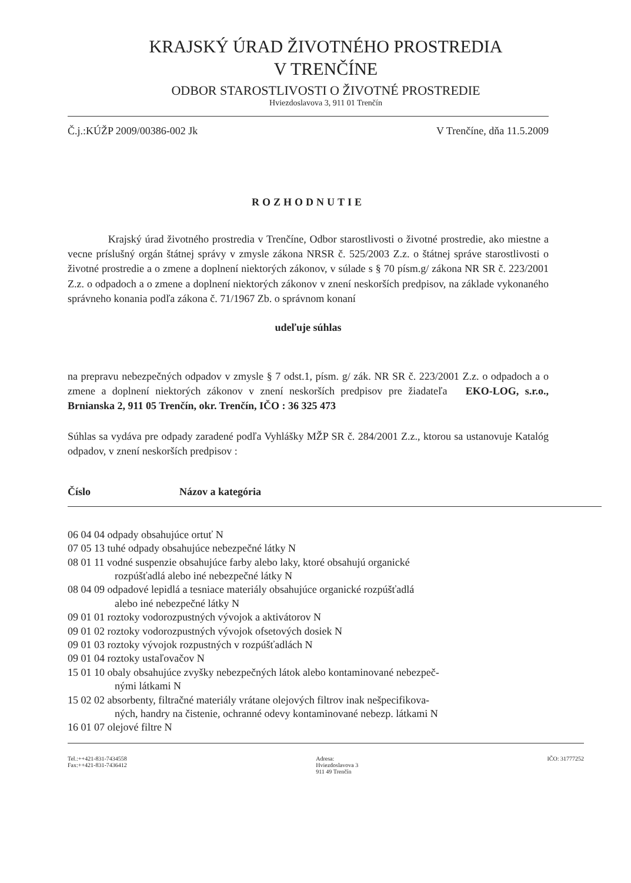KRAJSKÝ ÚRAD ŽIVOTNÉHO PROSTREDIA
V TRENČÍNE
ODBOR STAROSTLIVOSTI O ŽIVOTNÉ PROSTREDIE
Hviezdoslavova 3, 911 01 Trenčín
Č.j.:KÚŽP 2009/00386-002 Jk V Trenčíne, dňa 11.5.2009
ROZHODNUTIE
Krajský úrad životného prostredia v Trenčíne, Odbor starostlivosti o životné prostredie, ako miestne a vecne príslušný orgán štátnej správy v zmysle zákona NRSR č. 525/2003 Z.z. o štátnej správe starostlivosti o životné prostredie a o zmene a doplnení niektorých zákonov, v súlade s § 70 písm.g/ zákona NR SR č. 223/2001 Z.z. o odpadoch a o zmene a doplnení niektorých zákonov v znení neskorších predpisov, na základe vykonaného správneho konania podľa zákona č. 71/1967 Zb. o správnom konaní
udeľuje súhlas
na prepravu nebezpečných odpadov v zmysle § 7 odst.1, písm. g/ zák. NR SR č. 223/2001 Z.z. o odpadoch a o zmene a doplnení niektorých zákonov v znení neskorších predpisov pre žiadateľa EKO-LOG, s.r.o., Brnianska 2, 911 05 Trenčín, okr. Trenčín, IČO : 36 325 473
Súhlas sa vydáva pre odpady zaradené podľa Vyhlášky MŽP SR č. 284/2001 Z.z., ktorou sa ustanovuje Katalóg odpadov, v znení neskorších predpisov :
Číslo Názov a kategória
06 04 04 odpady obsahujúce ortuť N
07 05 13 tuhé odpady obsahujúce nebezpečné látky N
08 01 11 vodné suspenzie obsahujúce farby alebo laky, ktoré obsahujú organické
rozpúšťadlá alebo iné nebezpečné látky N
08 04 09 odpadové lepidlá a tesniace materiály obsahujúce organické rozpúšťadlá
alebo iné nebezpečné látky N
09 01 01 roztoky vodorozpustných vývojok a aktivátorov N
09 01 02 roztoky vodorozpustných vývojok ofsetových dosiek N
09 01 03 roztoky vývojok rozpustných v rozpúšťadlách N
09 01 04 roztoky ustaľovačov N
15 01 10 obaly obsahujúce zvyšky nebezpečných látok alebo kontaminované nebezpeč-
nými látkami N
15 02 02 absorbenty, filtračné materiály vrátane olejových filtrov inak nešpecifikova-
ných, handry na čistenie, ochranné odevy kontaminované nebezp. látkami N
16 01 07 olejové filtre N
Tel.:++421-831-7434558
Fax:++421-831-7436412
Adresa:
Hviezdoslavova 3
911 49 Trenčín
IČO: 31777252